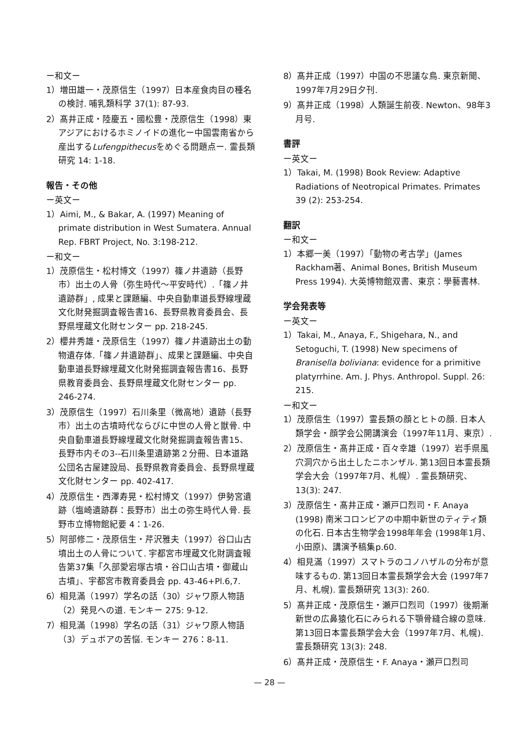ー和文ー
1）増田雄一・茂原信生（1997）日本産食肉目の種名の検討. 哺乳類科学 37(1): 87-93.
2）髙井正成・陸慶五・國松豊・茂原信生（1998）東アジアにおけるホミノイドの進化ー中国雲南省から産出するLufengpithecusをめぐる問題点ー. 霊長類研究 14: 1-18.
報告・その他
ー英文ー
1）Aimi, M., & Bakar, A. (1997) Meaning of primate distribution in West Sumatera. Annual Rep. FBRT Project, No. 3:198-212.
ー和文ー
1）茂原信生・松村博文（1997）篠ノ井遺跡（長野市）出土の人骨（弥生時代〜平安時代）.「篠ノ井遺跡群」, 成果と課題編、中央自動車道長野線埋蔵文化財発掘調査報告書16、長野県教育委員会、長野県埋蔵文化財センター pp. 218-245.
2）櫻井秀雄・茂原信生（1997）篠ノ井遺跡出土の動物遺存体.「篠ノ井遺跡群」、成果と課題編、中央自動車道長野線埋蔵文化財発掘調査報告書16、長野県教育委員会、長野県埋蔵文化財センター pp. 246-274.
3）茂原信生（1997）石川条里（微高地）遺跡（長野市）出土の古墳時代ならびに中世の人骨と獣骨. 中央自動車道長野線埋蔵文化財発掘調査報告書15、長野市内その3--石川条里遺跡第２分冊、日本道路公団名古屋建設局、長野県教育委員会、長野県埋蔵文化財センター pp. 402-417.
4）茂原信生・西澤寿晃・松村博文（1997）伊勢宮遺跡（塩崎遺跡群：長野市）出土の弥生時代人骨. 長野市立博物館紀要 4：1-26.
5）阿部修二・茂原信生・芹沢雅夫（1997）谷口山古墳出土の人骨について. 宇都宮市埋蔵文化財調査報告第37集「久部愛宕塚古墳・谷口山古墳・御蔵山古墳」、宇都宮市教育委員会 pp. 43-46+Pl.6,7.
6）相見滿（1997）学名の話（30）ジャワ原人物語（2）発見への道. モンキー 275: 9-12.
7）相見滿（1998）学名の話（31）ジャワ原人物語（3）デュボアの苦悩. モンキー 276：8-11.
8）髙井正成（1997）中国の不思議な鳥. 東京新聞、1997年7月29日夕刊.
9）髙井正成（1998）人類誕生前夜. Newton、98年3月号.
書評
ー英文ー
1）Takai, M. (1998) Book Review: Adaptive Radiations of Neotropical Primates. Primates 39 (2): 253-254.
翻訳
ー和文ー
1）本郷一美（1997）「動物の考古学」(James Rackham著、Animal Bones, British Museum Press 1994). 大英博物館双書、東京：學藝書林.
学会発表等
ー英文ー
1）Takai, M., Anaya, F., Shigehara, N., and Setoguchi, T. (1998) New specimens of Branisella boliviana: evidence for a primitive platyrrhine. Am. J. Phys. Anthropol. Suppl. 26: 215.
ー和文ー
1）茂原信生（1997）霊長類の顔とヒトの顔. 日本人類学会・顔学会公開講演会（1997年11月、東京）.
2）茂原信生・髙井正成・百々幸雄（1997）岩手県風穴洞穴から出土したニホンザル. 第13回日本霊長類学会大会（1997年7月、札幌）. 霊長類研究、13(3): 247.
3）茂原信生・髙井正成・瀬戸口烈司・F. Anaya (1998) 南米コロンビアの中期中新世のティティ類の化石. 日本古生物学会1998年年会 (1998年1月、小田原)、講演予稿集p.60.
4）相見滿（1997）スマトラのコノハザルの分布が意味するもの. 第13回日本霊長類学会大会 (1997年7月、札幌). 霊長類研究 13(3): 260.
5）髙井正成・茂原信生・瀬戸口烈司（1997）後期漸新世の広鼻猿化石にみられる下顎骨縫合線の意味. 第13回日本霊長類学会大会（1997年7月、札幌). 霊長類研究 13(3): 248.
6）髙井正成・茂原信生・F. Anaya・瀬戸口烈司
— 28 —